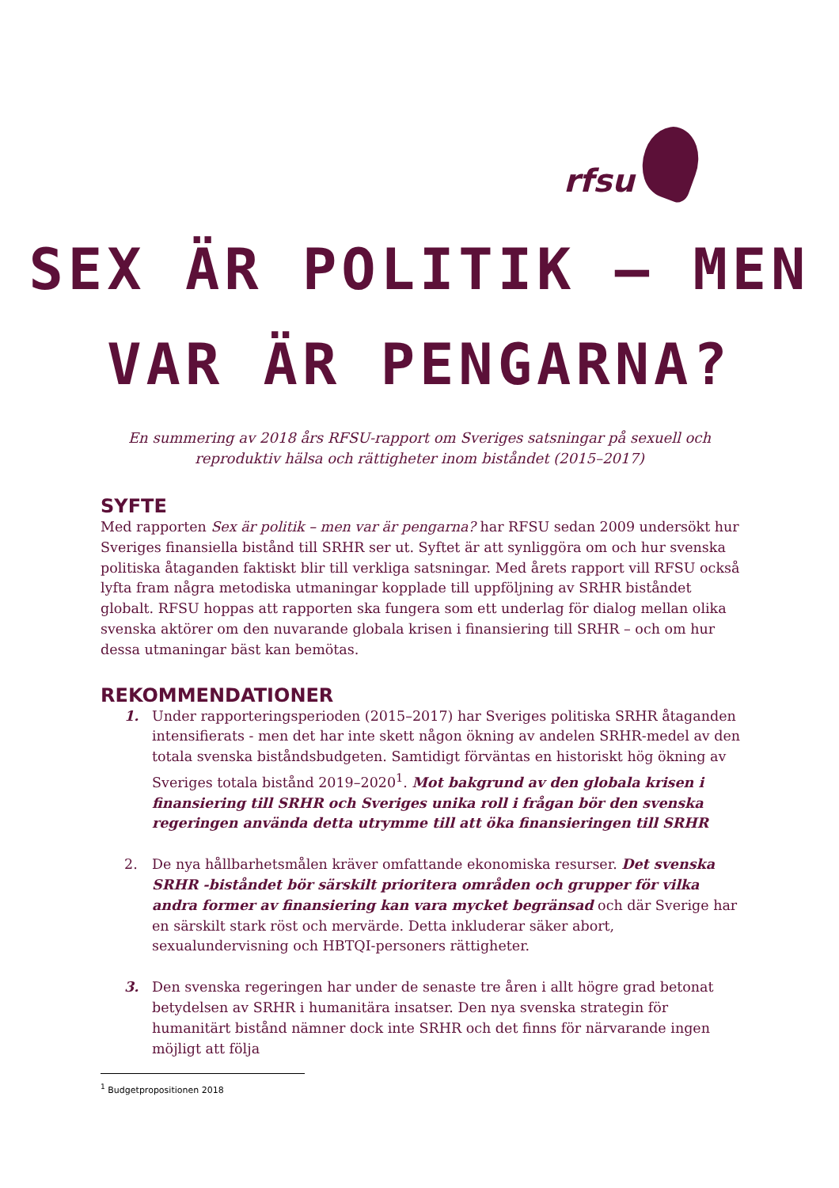rfsu
SEX ÄR POLITIK – MEN
VAR ÄR PENGARNA?
En summering av 2018 års RFSU-rapport om Sveriges satsningar på sexuell och reproduktiv hälsa och rättigheter inom biståndet (2015–2017)
SYFTE
Med rapporten Sex är politik – men var är pengarna? har RFSU sedan 2009 undersökt hur Sveriges finansiella bistånd till SRHR ser ut. Syftet är att synliggöra om och hur svenska politiska åtaganden faktiskt blir till verkliga satsningar. Med årets rapport vill RFSU också lyfta fram några metodiska utmaningar kopplade till uppföljning av SRHR biståndet globalt. RFSU hoppas att rapporten ska fungera som ett underlag för dialog mellan olika svenska aktörer om den nuvarande globala krisen i finansiering till SRHR – och om hur dessa utmaningar bäst kan bemötas.
REKOMMENDATIONER
1. Under rapporteringsperioden (2015–2017) har Sveriges politiska SRHR åtaganden intensifierats - men det har inte skett någon ökning av andelen SRHR-medel av den totala svenska biståndsbudgeten. Samtidigt förväntas en historiskt hög ökning av Sveriges totala bistånd 2019–2020<sup>1</sup>. Mot bakgrund av den globala krisen i finansiering till SRHR och Sveriges unika roll i frågan bör den svenska regeringen använda detta utrymme till att öka finansieringen till SRHR
2. De nya hållbarhetsmålen kräver omfattande ekonomiska resurser. Det svenska SRHR -biståndet bör särskilt prioritera områden och grupper för vilka andra former av finansiering kan vara mycket begränsad och där Sverige har en särskilt stark röst och mervärde. Detta inkluderar säker abort, sexualundervisning och HBTQI-personers rättigheter.
3. Den svenska regeringen har under de senaste tre åren i allt högre grad betonat betydelsen av SRHR i humanitära insatser. Den nya svenska strategin för humanitärt bistånd nämner dock inte SRHR och det finns för närvarande ingen möjligt att följa
<sup>1</sup> Budgetpropositionen 2018